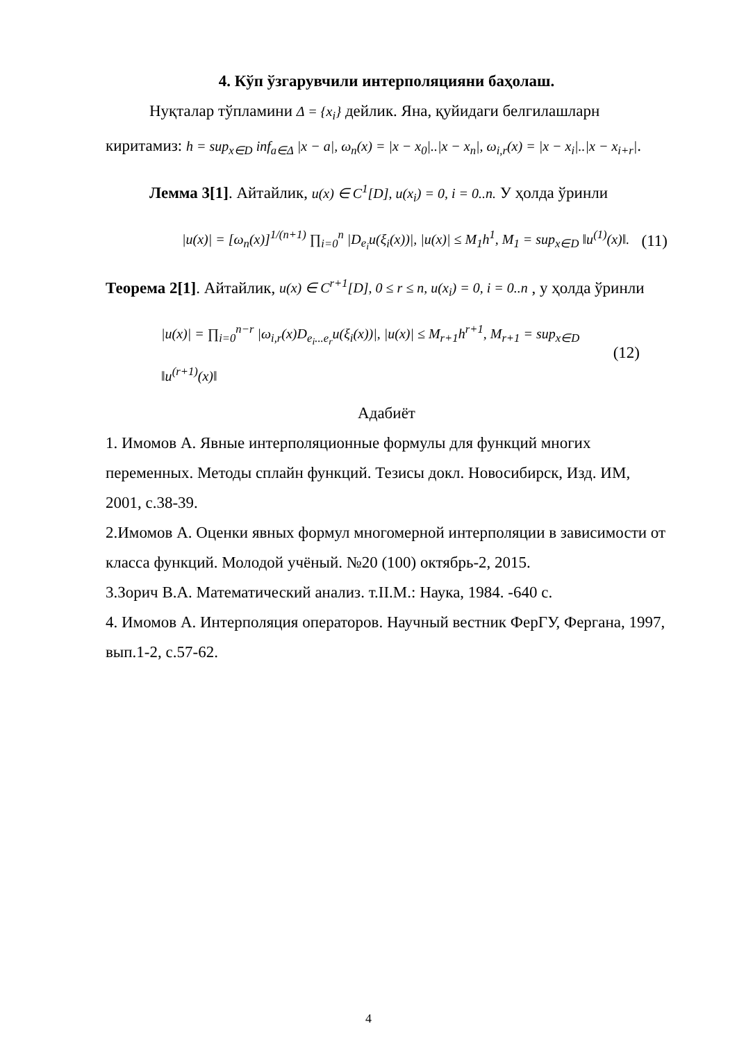4. Кўп ўзгарувчили интерполяцияни баҳолаш.
Нуқталар тўпламини Δ = {x<sub>i</sub>} дейлик. Яна, қуйидаги белгилашларн
киритамиз: h = sup<sub>x∈D</sub> inf<sub>a∈Δ</sub> |x − a|, ω<sub>n</sub>(x) = |x − x<sub>0</sub>|..|x − x<sub>n</sub>|, ω<sub>i,r</sub>(x) = |x − x<sub>i</sub>|..|x − x<sub>i+r</sub>|.
Лемма 3[1]. Айтайлик, u(x) ∈ C<sup>1</sup>[D], u(x<sub>i</sub>) = 0, i = 0..n. У ҳолда ўринли
|u(x)| = [ω<sub>n</sub>(x)]<sup>1/(n+1)</sup> ∏<sub>i=0</sub><sup>n</sup> |D<sub>e<sub>i</sub></sub>u(ξ<sub>i</sub>(x))|, |u(x)| ≤ M<sub>1</sub>h<sup>1</sup>, M<sub>1</sub> = sup<sub>x∈D</sub> ‖u<sup>(1)</sup>(x)‖. (11)
Теорема 2[1]. Айтайлик, u(x) ∈ C<sup>r+1</sup>[D], 0 ≤ r ≤ n, u(x<sub>i</sub>) = 0, i = 0..n , у ҳолда ўринли
|u(x)| = ∏<sub>i=0</sub><sup>n−r</sup> |ω<sub>i,r</sub>(x)D<sub>e<sub>i</sub>...e<sub>r</sub></sub>u(ξ<sub>i</sub>(x))|, |u(x)| ≤ M<sub>r+1</sub>h<sup>r+1</sup>, M<sub>r+1</sub> = sup<sub>x∈D</sub> ‖u<sup>(r+1)</sup>(x)‖ (12)
Адабиёт
1. Имомов А. Явные интерполяционные формулы для функций многих переменных. Методы сплайн функций. Тезисы докл. Новосибирск, Изд. ИМ, 2001, с.38-39.
2.Имомов А. Оценки явных формул многомерной интерполяции в зависимости от класса функций. Молодой учёный. №20 (100) октябрь-2, 2015.
3.Зорич В.А. Математический анализ. т.II.М.: Наука, 1984. -640 с.
4. Имомов А. Интерполяция операторов. Научный вестник ФерГУ, Фергана, 1997, вып.1-2, с.57-62.
4